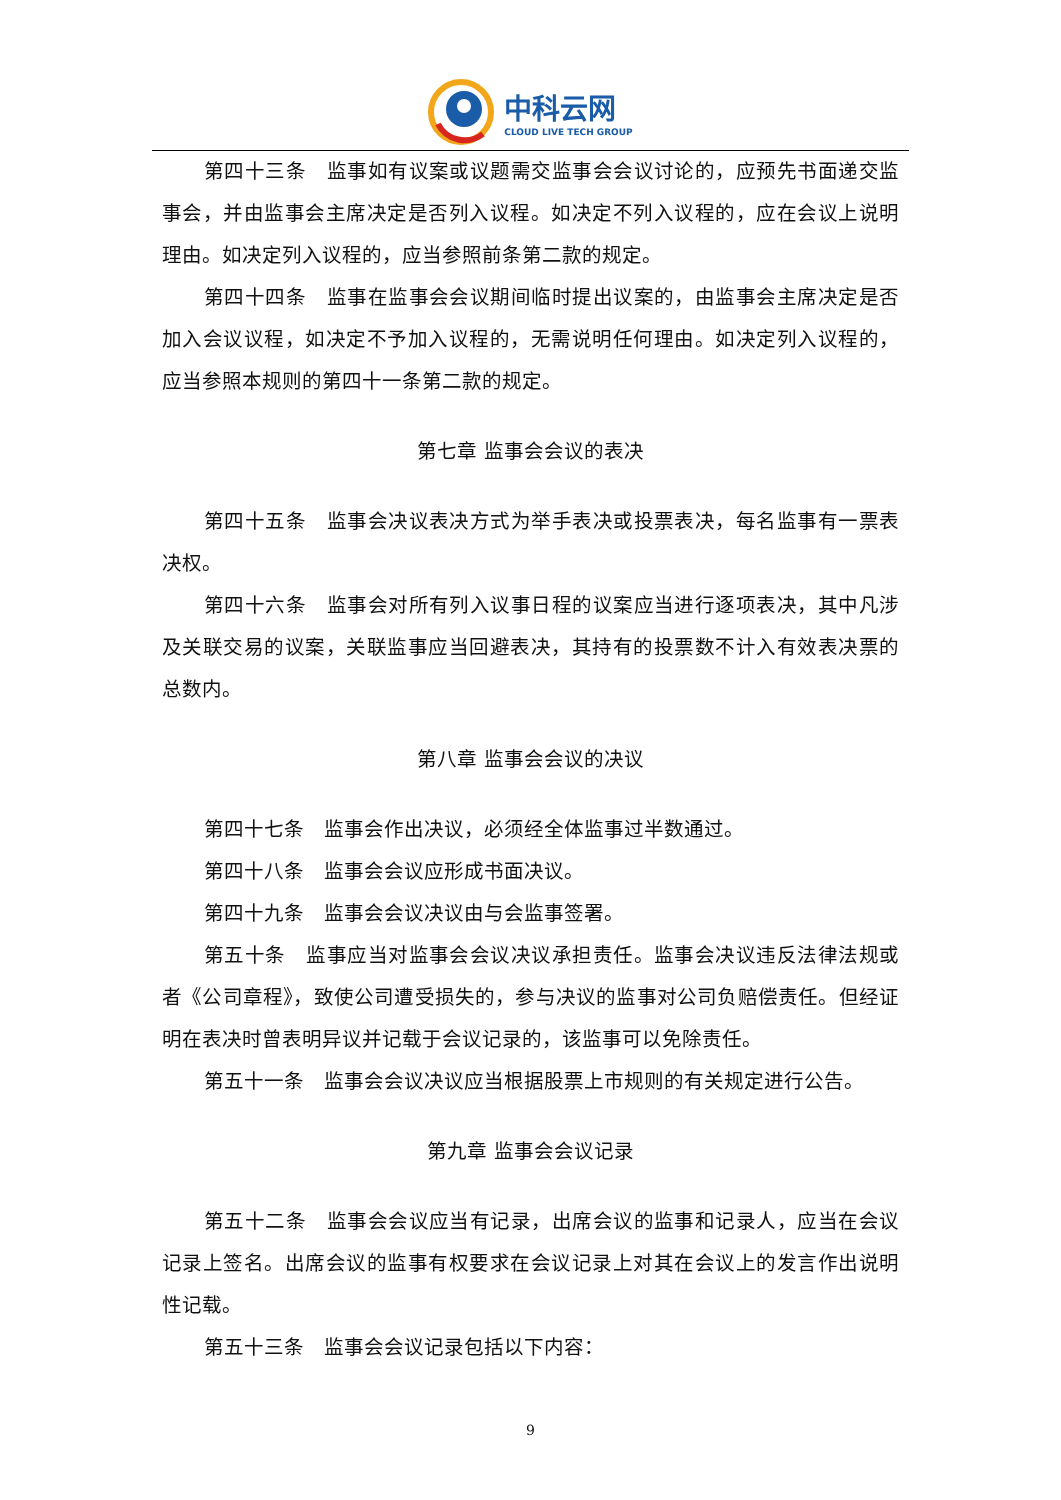中科云网
CLOUD LIVE TECH GROUP
第四十三条　监事如有议案或议题需交监事会会议讨论的，应预先书面递交监事会，并由监事会主席决定是否列入议程。如决定不列入议程的，应在会议上说明理由。如决定列入议程的，应当参照前条第二款的规定。
第四十四条　监事在监事会会议期间临时提出议案的，由监事会主席决定是否加入会议议程，如决定不予加入议程的，无需说明任何理由。如决定列入议程的，应当参照本规则的第四十一条第二款的规定。
第七章 监事会会议的表决
第四十五条　监事会决议表决方式为举手表决或投票表决，每名监事有一票表决权。
第四十六条　监事会对所有列入议事日程的议案应当进行逐项表决，其中凡涉及关联交易的议案，关联监事应当回避表决，其持有的投票数不计入有效表决票的总数内。
第八章 监事会会议的决议
第四十七条　监事会作出决议，必须经全体监事过半数通过。
第四十八条　监事会会议应形成书面决议。
第四十九条　监事会会议决议由与会监事签署。
第五十条　监事应当对监事会会议决议承担责任。监事会决议违反法律法规或者《公司章程》，致使公司遭受损失的，参与决议的监事对公司负赔偿责任。但经证明在表决时曾表明异议并记载于会议记录的，该监事可以免除责任。
第五十一条　监事会会议决议应当根据股票上市规则的有关规定进行公告。
第九章 监事会会议记录
第五十二条　监事会会议应当有记录，出席会议的监事和记录人，应当在会议记录上签名。出席会议的监事有权要求在会议记录上对其在会议上的发言作出说明性记载。
第五十三条　监事会会议记录包括以下内容：
9